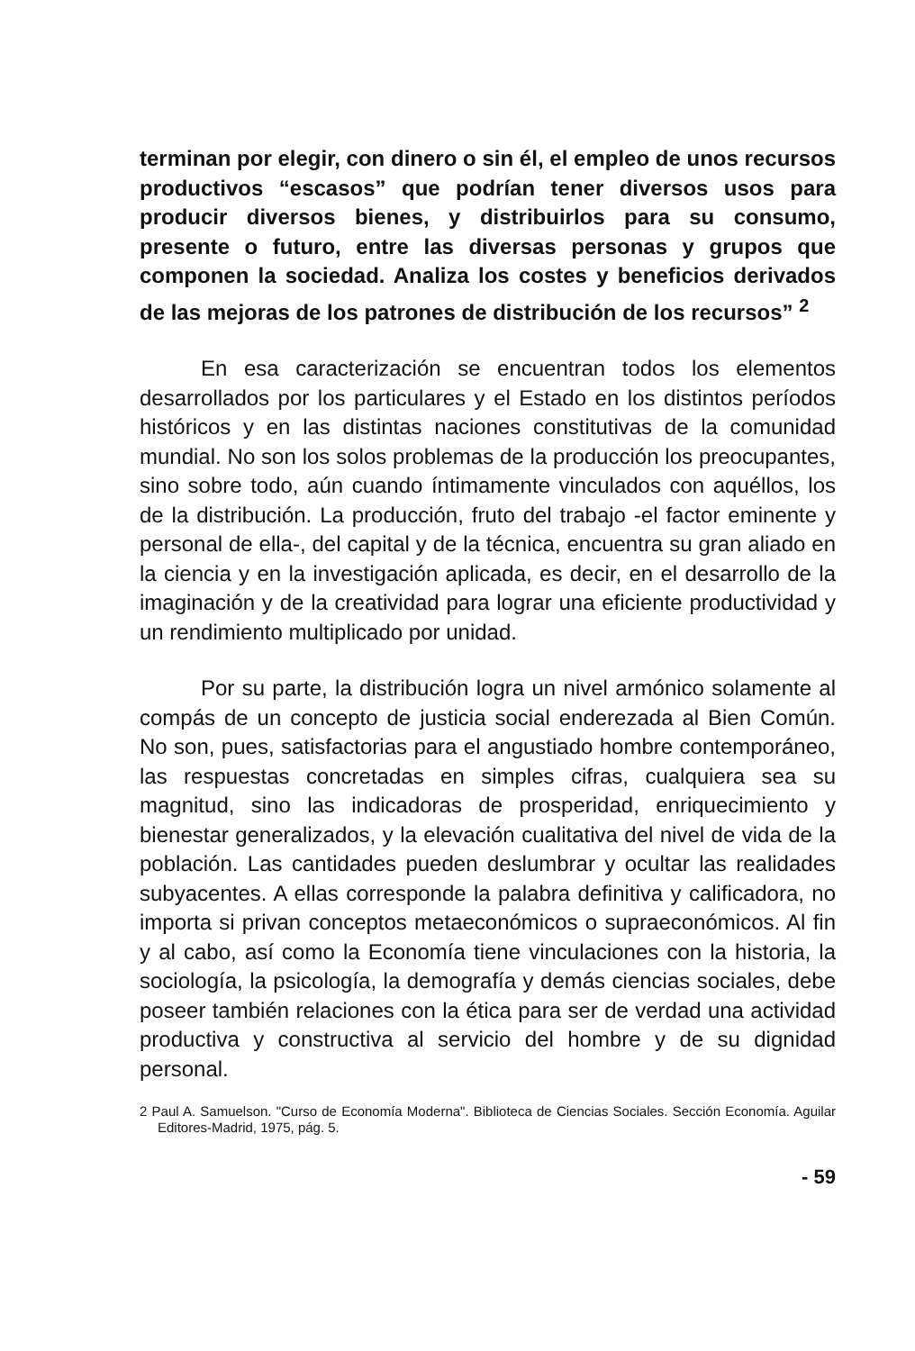terminan por elegir, con dinero o sin él, el empleo de unos recursos productivos “escasos” que podrían tener diversos usos para producir diversos bienes, y distribuirlos para su consumo, presente o futuro, entre las diversas personas y grupos que componen la sociedad. Analiza los costes y beneficios derivados de las mejoras de los patrones de distribución de los recursos” <sup>2</sup>
En esa caracterización se encuentran todos los elementos desarrollados por los particulares y el Estado en los distintos períodos históricos y en las distintas naciones constitutivas de la comunidad mundial. No son los solos problemas de la producción los preocupantes, sino sobre todo, aún cuando íntimamente vinculados con aquéllos, los de la distribución. La producción, fruto del trabajo -el factor eminente y personal de ella-, del capital y de la técnica, encuentra su gran aliado en la ciencia y en la investigación aplicada, es decir, en el desarrollo de la imaginación y de la creatividad para lograr una eficiente productividad y un rendimiento multiplicado por unidad.
Por su parte, la distribución logra un nivel armónico solamente al compás de un concepto de justicia social enderezada al Bien Común. No son, pues, satisfactorias para el angustiado hombre contemporáneo, las respuestas concretadas en simples cifras, cualquiera sea su magnitud, sino las indicadoras de prosperidad, enriquecimiento y bienestar generalizados, y la elevación cualitativa del nivel de vida de la población. Las cantidades pueden deslumbrar y ocultar las realidades subyacentes. A ellas corresponde la palabra definitiva y calificadora, no importa si privan conceptos metaeconómicos o supraeconómicos. Al fin y al cabo, así como la Economía tiene vinculaciones con la historia, la sociología, la psicología, la demografía y demás ciencias sociales, debe poseer también relaciones con la ética para ser de verdad una actividad productiva y constructiva al servicio del hombre y de su dignidad personal.
2 Paul A. Samuelson. "Curso de Economía Moderna". Biblioteca de Ciencias Sociales. Sección Economía. Aguilar Editores-Madrid, 1975, pág. 5.
- 59